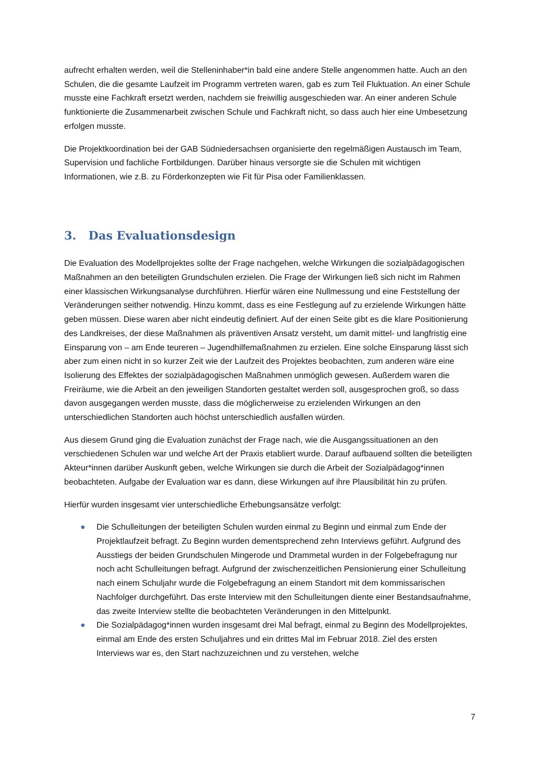aufrecht erhalten werden, weil die Stelleninhaber*in bald eine andere Stelle angenommen hatte. Auch an den Schulen, die die gesamte Laufzeit im Programm vertreten waren, gab es zum Teil Fluktuation. An einer Schule musste eine Fachkraft ersetzt werden, nachdem sie freiwillig ausgeschieden war. An einer anderen Schule funktionierte die Zusammenarbeit zwischen Schule und Fachkraft nicht, so dass auch hier eine Umbesetzung erfolgen musste.
Die Projektkoordination bei der GAB Südniedersachsen organisierte den regelmäßigen Austausch im Team, Supervision und fachliche Fortbildungen. Darüber hinaus versorgte sie die Schulen mit wichtigen Informationen, wie z.B. zu Förderkonzepten wie Fit für Pisa oder Familienklassen.
3. Das Evaluationsdesign
Die Evaluation des Modellprojektes sollte der Frage nachgehen, welche Wirkungen die sozialpädagogischen Maßnahmen an den beteiligten Grundschulen erzielen. Die Frage der Wirkungen ließ sich nicht im Rahmen einer klassischen Wirkungsanalyse durchführen. Hierfür wären eine Nullmessung und eine Feststellung der Veränderungen seither notwendig. Hinzu kommt, dass es eine Festlegung auf zu erzielende Wirkungen hätte geben müssen. Diese waren aber nicht eindeutig definiert. Auf der einen Seite gibt es die klare Positionierung des Landkreises, der diese Maßnahmen als präventiven Ansatz versteht, um damit mittel- und langfristig eine Einsparung von – am Ende teureren – Jugendhilfemaßnahmen zu erzielen. Eine solche Einsparung lässt sich aber zum einen nicht in so kurzer Zeit wie der Laufzeit des Projektes beobachten, zum anderen wäre eine Isolierung des Effektes der sozialpädagogischen Maßnahmen unmöglich gewesen. Außerdem waren die Freiräume, wie die Arbeit an den jeweiligen Standorten gestaltet werden soll, ausgesprochen groß, so dass davon ausgegangen werden musste, dass die möglicherweise zu erzielenden Wirkungen an den unterschiedlichen Standorten auch höchst unterschiedlich ausfallen würden.
Aus diesem Grund ging die Evaluation zunächst der Frage nach, wie die Ausgangssituationen an den verschiedenen Schulen war und welche Art der Praxis etabliert wurde. Darauf aufbauend sollten die beteiligten Akteur*innen darüber Auskunft geben, welche Wirkungen sie durch die Arbeit der Sozialpädagog*innen beobachteten. Aufgabe der Evaluation war es dann, diese Wirkungen auf ihre Plausibilität hin zu prüfen.
Hierfür wurden insgesamt vier unterschiedliche Erhebungsansätze verfolgt:
● Die Schulleitungen der beteiligten Schulen wurden einmal zu Beginn und einmal zum Ende der Projektlaufzeit befragt. Zu Beginn wurden dementsprechend zehn Interviews geführt. Aufgrund des Ausstiegs der beiden Grundschulen Mingerode und Drammetal wurden in der Folgebefragung nur noch acht Schulleitungen befragt. Aufgrund der zwischenzeitlichen Pensionierung einer Schulleitung nach einem Schuljahr wurde die Folgebefragung an einem Standort mit dem kommissarischen Nachfolger durchgeführt. Das erste Interview mit den Schulleitungen diente einer Bestandsaufnahme, das zweite Interview stellte die beobachteten Veränderungen in den Mittelpunkt.
● Die Sozialpädagog*innen wurden insgesamt drei Mal befragt, einmal zu Beginn des Modellprojektes, einmal am Ende des ersten Schuljahres und ein drittes Mal im Februar 2018. Ziel des ersten Interviews war es, den Start nachzuzeichnen und zu verstehen, welche
7